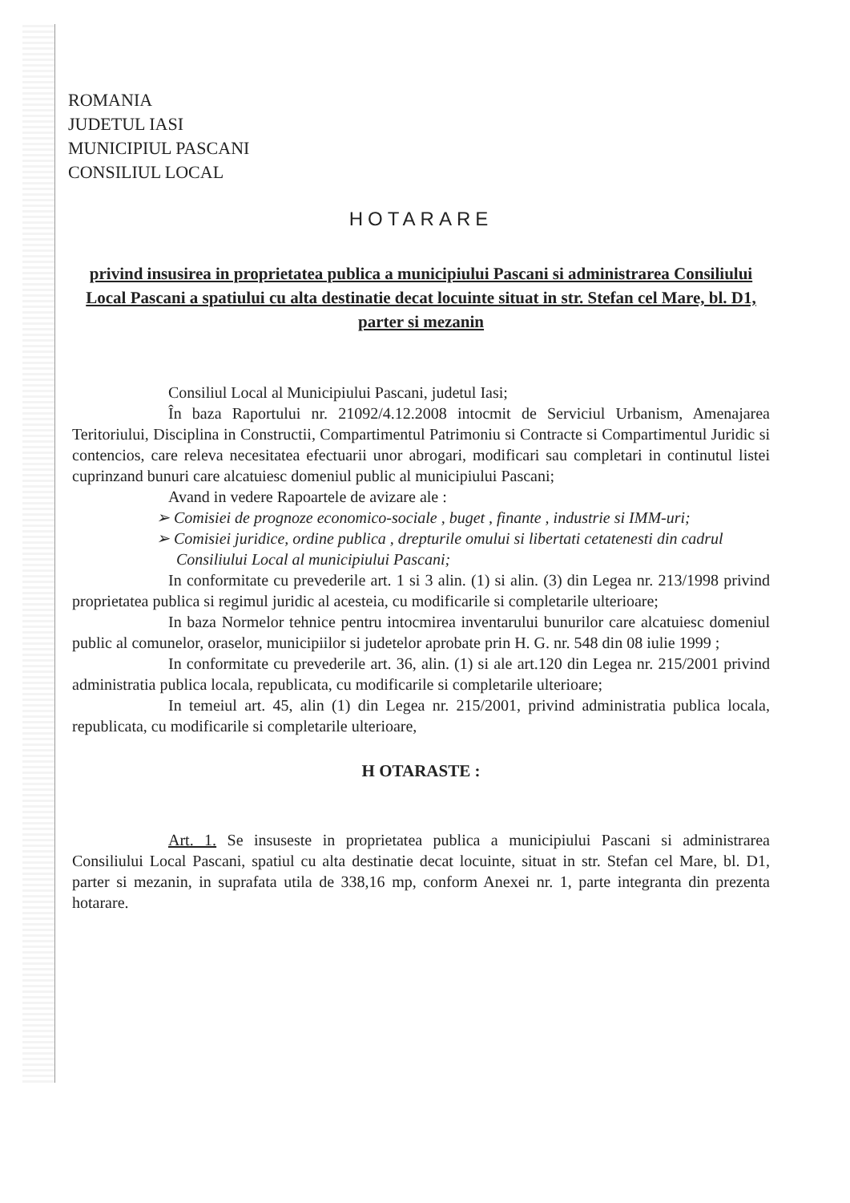ROMANIA
JUDETUL IASI
MUNICIPIUL PASCANI
CONSILIUL LOCAL
HOTARARE
privind insusirea in proprietatea publica a municipiului Pascani si administrarea Consiliului Local Pascani a spatiului cu alta destinatie decat locuinte situat in str. Stefan cel Mare, bl. D1, parter si mezanin
Consiliul Local al Municipiului Pascani, judetul Iasi;
În baza Raportului nr. 21092/4.12.2008 intocmit de Serviciul Urbanism, Amenajarea Teritoriului, Disciplina in Constructii, Compartimentul Patrimoniu si Contracte si Compartimentul Juridic si contencios, care releva necesitatea efectuarii unor abrogari, modificari sau completari in continutul listei cuprinzand bunuri care alcatuiesc domeniul public al municipiului Pascani;
Avand in vedere Rapoartele de avizare ale :
➢ Comisiei de prognoze economico-sociale , buget , finante , industrie si IMM-uri;
➢ Comisiei juridice, ordine publica , drepturile omului si libertati cetatenesti din cadrul Consiliului Local al municipiului Pascani;
In conformitate cu prevederile art. 1 si 3 alin. (1) si alin. (3) din Legea nr. 213/1998 privind proprietatea publica si regimul juridic al acesteia, cu modificarile si completarile ulterioare;
In baza Normelor tehnice pentru intocmirea inventarului bunurilor care alcatuiesc domeniul public al comunelor, oraselor, municipiilor si judetelor aprobate prin H. G. nr. 548 din 08 iulie 1999 ;
In conformitate cu prevederile art. 36, alin. (1) si ale art.120 din Legea nr. 215/2001 privind administratia publica locala, republicata, cu modificarile si completarile ulterioare;
In temeiul art. 45, alin (1) din Legea nr. 215/2001, privind administratia publica locala, republicata, cu modificarile si completarile ulterioare,
H OTARASTE :
Art. 1. Se insuseste in proprietatea publica a municipiului Pascani si administrarea Consiliului Local Pascani, spatiul cu alta destinatie decat locuinte, situat in str. Stefan cel Mare, bl. D1, parter si mezanin, in suprafata utila de 338,16 mp, conform Anexei nr. 1, parte integranta din prezenta hotarare.